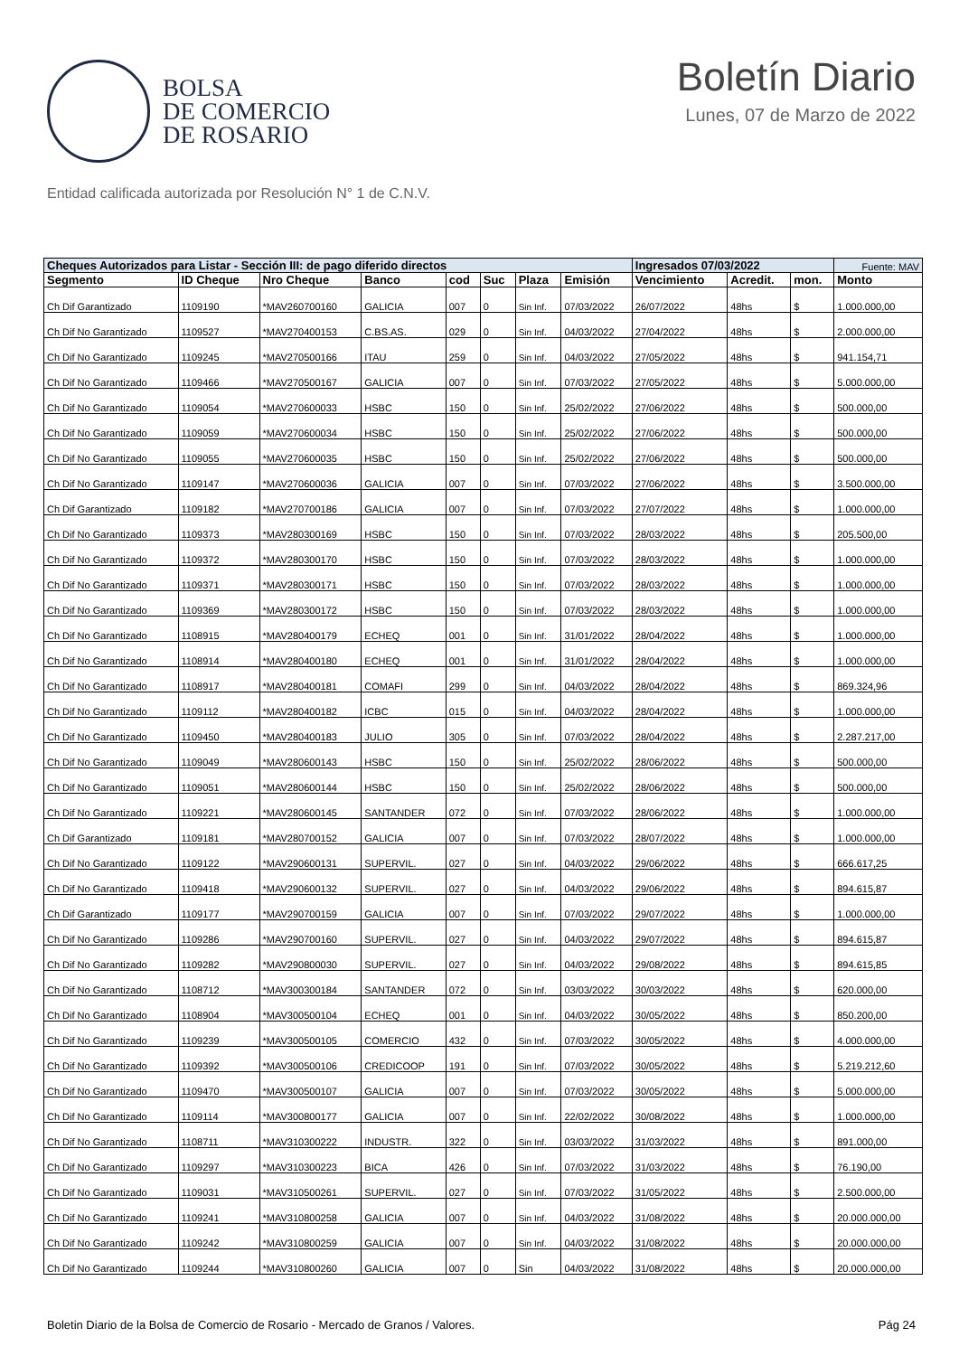BOLSA
DE COMERCIO
DE ROSARIO
Boletín Diario
Lunes, 07 de Marzo de 2022
Entidad calificada autorizada por Resolución N° 1 de C.N.V.
| Cheques Autorizados para Listar - Sección III: de pago diferido directos | | | | | | | | Ingresados 07/03/2022 | | | Fuente: MAV |
| --- | --- | --- | --- | --- | --- | --- | --- | --- | --- | --- | --- |
| Segmento | ID Cheque | Nro Cheque | Banco | cod | Suc | Plaza | Emisión | Vencimiento | Acredit. | mon. | Monto |
| Ch Dif Garantizado | 1109190 | *MAV260700160 | GALICIA | 007 | 0 | Sin Inf. | 07/03/2022 | 26/07/2022 | 48hs | $ | 1.000.000,00 |
| Ch Dif No Garantizado | 1109527 | *MAV270400153 | C.BS.AS. | 029 | 0 | Sin Inf. | 04/03/2022 | 27/04/2022 | 48hs | $ | 2.000.000,00 |
| Ch Dif No Garantizado | 1109245 | *MAV270500166 | ITAU | 259 | 0 | Sin Inf. | 04/03/2022 | 27/05/2022 | 48hs | $ | 941.154,71 |
| Ch Dif No Garantizado | 1109466 | *MAV270500167 | GALICIA | 007 | 0 | Sin Inf. | 07/03/2022 | 27/05/2022 | 48hs | $ | 5.000.000,00 |
| Ch Dif No Garantizado | 1109054 | *MAV270600033 | HSBC | 150 | 0 | Sin Inf. | 25/02/2022 | 27/06/2022 | 48hs | $ | 500.000,00 |
| Ch Dif No Garantizado | 1109059 | *MAV270600034 | HSBC | 150 | 0 | Sin Inf. | 25/02/2022 | 27/06/2022 | 48hs | $ | 500.000,00 |
| Ch Dif No Garantizado | 1109055 | *MAV270600035 | HSBC | 150 | 0 | Sin Inf. | 25/02/2022 | 27/06/2022 | 48hs | $ | 500.000,00 |
| Ch Dif No Garantizado | 1109147 | *MAV270600036 | GALICIA | 007 | 0 | Sin Inf. | 07/03/2022 | 27/06/2022 | 48hs | $ | 3.500.000,00 |
| Ch Dif Garantizado | 1109182 | *MAV270700186 | GALICIA | 007 | 0 | Sin Inf. | 07/03/2022 | 27/07/2022 | 48hs | $ | 1.000.000,00 |
| Ch Dif No Garantizado | 1109373 | *MAV280300169 | HSBC | 150 | 0 | Sin Inf. | 07/03/2022 | 28/03/2022 | 48hs | $ | 205.500,00 |
| Ch Dif No Garantizado | 1109372 | *MAV280300170 | HSBC | 150 | 0 | Sin Inf. | 07/03/2022 | 28/03/2022 | 48hs | $ | 1.000.000,00 |
| Ch Dif No Garantizado | 1109371 | *MAV280300171 | HSBC | 150 | 0 | Sin Inf. | 07/03/2022 | 28/03/2022 | 48hs | $ | 1.000.000,00 |
| Ch Dif No Garantizado | 1109369 | *MAV280300172 | HSBC | 150 | 0 | Sin Inf. | 07/03/2022 | 28/03/2022 | 48hs | $ | 1.000.000,00 |
| Ch Dif No Garantizado | 1108915 | *MAV280400179 | ECHEQ | 001 | 0 | Sin Inf. | 31/01/2022 | 28/04/2022 | 48hs | $ | 1.000.000,00 |
| Ch Dif No Garantizado | 1108914 | *MAV280400180 | ECHEQ | 001 | 0 | Sin Inf. | 31/01/2022 | 28/04/2022 | 48hs | $ | 1.000.000,00 |
| Ch Dif No Garantizado | 1108917 | *MAV280400181 | COMAFI | 299 | 0 | Sin Inf. | 04/03/2022 | 28/04/2022 | 48hs | $ | 869.324,96 |
| Ch Dif No Garantizado | 1109112 | *MAV280400182 | ICBC | 015 | 0 | Sin Inf. | 04/03/2022 | 28/04/2022 | 48hs | $ | 1.000.000,00 |
| Ch Dif No Garantizado | 1109450 | *MAV280400183 | JULIO | 305 | 0 | Sin Inf. | 07/03/2022 | 28/04/2022 | 48hs | $ | 2.287.217,00 |
| Ch Dif No Garantizado | 1109049 | *MAV280600143 | HSBC | 150 | 0 | Sin Inf. | 25/02/2022 | 28/06/2022 | 48hs | $ | 500.000,00 |
| Ch Dif No Garantizado | 1109051 | *MAV280600144 | HSBC | 150 | 0 | Sin Inf. | 25/02/2022 | 28/06/2022 | 48hs | $ | 500.000,00 |
| Ch Dif No Garantizado | 1109221 | *MAV280600145 | SANTANDER | 072 | 0 | Sin Inf. | 07/03/2022 | 28/06/2022 | 48hs | $ | 1.000.000,00 |
| Ch Dif Garantizado | 1109181 | *MAV280700152 | GALICIA | 007 | 0 | Sin Inf. | 07/03/2022 | 28/07/2022 | 48hs | $ | 1.000.000,00 |
| Ch Dif No Garantizado | 1109122 | *MAV290600131 | SUPERVIL. | 027 | 0 | Sin Inf. | 04/03/2022 | 29/06/2022 | 48hs | $ | 666.617,25 |
| Ch Dif No Garantizado | 1109418 | *MAV290600132 | SUPERVIL. | 027 | 0 | Sin Inf. | 04/03/2022 | 29/06/2022 | 48hs | $ | 894.615,87 |
| Ch Dif Garantizado | 1109177 | *MAV290700159 | GALICIA | 007 | 0 | Sin Inf. | 07/03/2022 | 29/07/2022 | 48hs | $ | 1.000.000,00 |
| Ch Dif No Garantizado | 1109286 | *MAV290700160 | SUPERVIL. | 027 | 0 | Sin Inf. | 04/03/2022 | 29/07/2022 | 48hs | $ | 894.615,87 |
| Ch Dif No Garantizado | 1109282 | *MAV290800030 | SUPERVIL. | 027 | 0 | Sin Inf. | 04/03/2022 | 29/08/2022 | 48hs | $ | 894.615,85 |
| Ch Dif No Garantizado | 1108712 | *MAV300300184 | SANTANDER | 072 | 0 | Sin Inf. | 03/03/2022 | 30/03/2022 | 48hs | $ | 620.000,00 |
| Ch Dif No Garantizado | 1108904 | *MAV300500104 | ECHEQ | 001 | 0 | Sin Inf. | 04/03/2022 | 30/05/2022 | 48hs | $ | 850.200,00 |
| Ch Dif No Garantizado | 1109239 | *MAV300500105 | COMERCIO | 432 | 0 | Sin Inf. | 07/03/2022 | 30/05/2022 | 48hs | $ | 4.000.000,00 |
| Ch Dif No Garantizado | 1109392 | *MAV300500106 | CREDICOOP | 191 | 0 | Sin Inf. | 07/03/2022 | 30/05/2022 | 48hs | $ | 5.219.212,60 |
| Ch Dif No Garantizado | 1109470 | *MAV300500107 | GALICIA | 007 | 0 | Sin Inf. | 07/03/2022 | 30/05/2022 | 48hs | $ | 5.000.000,00 |
| Ch Dif No Garantizado | 1109114 | *MAV300800177 | GALICIA | 007 | 0 | Sin Inf. | 22/02/2022 | 30/08/2022 | 48hs | $ | 1.000.000,00 |
| Ch Dif No Garantizado | 1108711 | *MAV310300222 | INDUSTR. | 322 | 0 | Sin Inf. | 03/03/2022 | 31/03/2022 | 48hs | $ | 891.000,00 |
| Ch Dif No Garantizado | 1109297 | *MAV310300223 | BICA | 426 | 0 | Sin Inf. | 07/03/2022 | 31/03/2022 | 48hs | $ | 76.190,00 |
| Ch Dif No Garantizado | 1109031 | *MAV310500261 | SUPERVIL. | 027 | 0 | Sin Inf. | 07/03/2022 | 31/05/2022 | 48hs | $ | 2.500.000,00 |
| Ch Dif No Garantizado | 1109241 | *MAV310800258 | GALICIA | 007 | 0 | Sin Inf. | 04/03/2022 | 31/08/2022 | 48hs | $ | 20.000.000,00 |
| Ch Dif No Garantizado | 1109242 | *MAV310800259 | GALICIA | 007 | 0 | Sin Inf. | 04/03/2022 | 31/08/2022 | 48hs | $ | 20.000.000,00 |
| Ch Dif No Garantizado | 1109244 | *MAV310800260 | GALICIA | 007 | 0 | Sin | 04/03/2022 | 31/08/2022 | 48hs | $ | 20.000.000,00 |
Boletin Diario de la Bolsa de Comercio de Rosario - Mercado de Granos / Valores. Pág 24